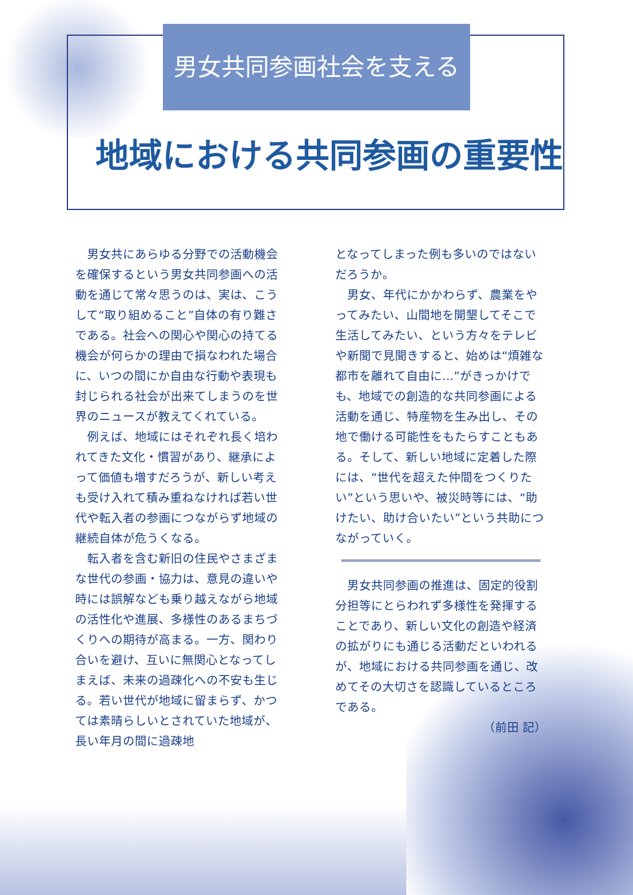男女共同参画社会を支える
地域における共同参画の重要性
男女共にあらゆる分野での活動機会を確保するという男女共同参画への活動を通じて常々思うのは、実は、こうして“取り組めること”自体の有り難さである。社会への関心や関心の持てる機会が何らかの理由で損なわれた場合に、いつの間にか自由な行動や表現も封じられる社会が出来てしまうのを世界のニュースが教えてくれている。
例えば、地域にはそれぞれ長く培われてきた文化・慣習があり、継承によって価値も増すだろうが、新しい考えも受け入れて積み重ねなければ若い世代や転入者の参画につながらず地域の継続自体が危うくなる。
転入者を含む新旧の住民やさまざまな世代の参画・協力は、意見の違いや時には誤解なども乗り越えながら地域の活性化や進展、多様性のあるまちづくりへの期待が高まる。一方、関わり合いを避け、互いに無関心となってしまえば、未来の過疎化への不安も生じる。若い世代が地域に留まらず、かつては素晴らしいとされていた地域が、長い年月の間に過疎地
となってしまった例も多いのではないだろうか。
男女、年代にかかわらず、農業をやってみたい、山間地を開墾してそこで生活してみたい、という方々をテレビや新聞で見聞きすると、始めは“煩雑な都市を離れて自由に…”がきっかけでも、地域での創造的な共同参画による活動を通じ、特産物を生み出し、その地で働ける可能性をもたらすこともある。そして、新しい地域に定着した際には、“世代を超えた仲間をつくりたい”という思いや、被災時等には、“助けたい、助け合いたい”という共助につながっていく。
男女共同参画の推進は、固定的役割分担等にとらわれず多様性を発揮することであり、新しい文化の創造や経済の拡がりにも通じる活動だといわれるが、地域における共同参画を通じ、改めてその大切さを認識しているところである。
（前田 記）